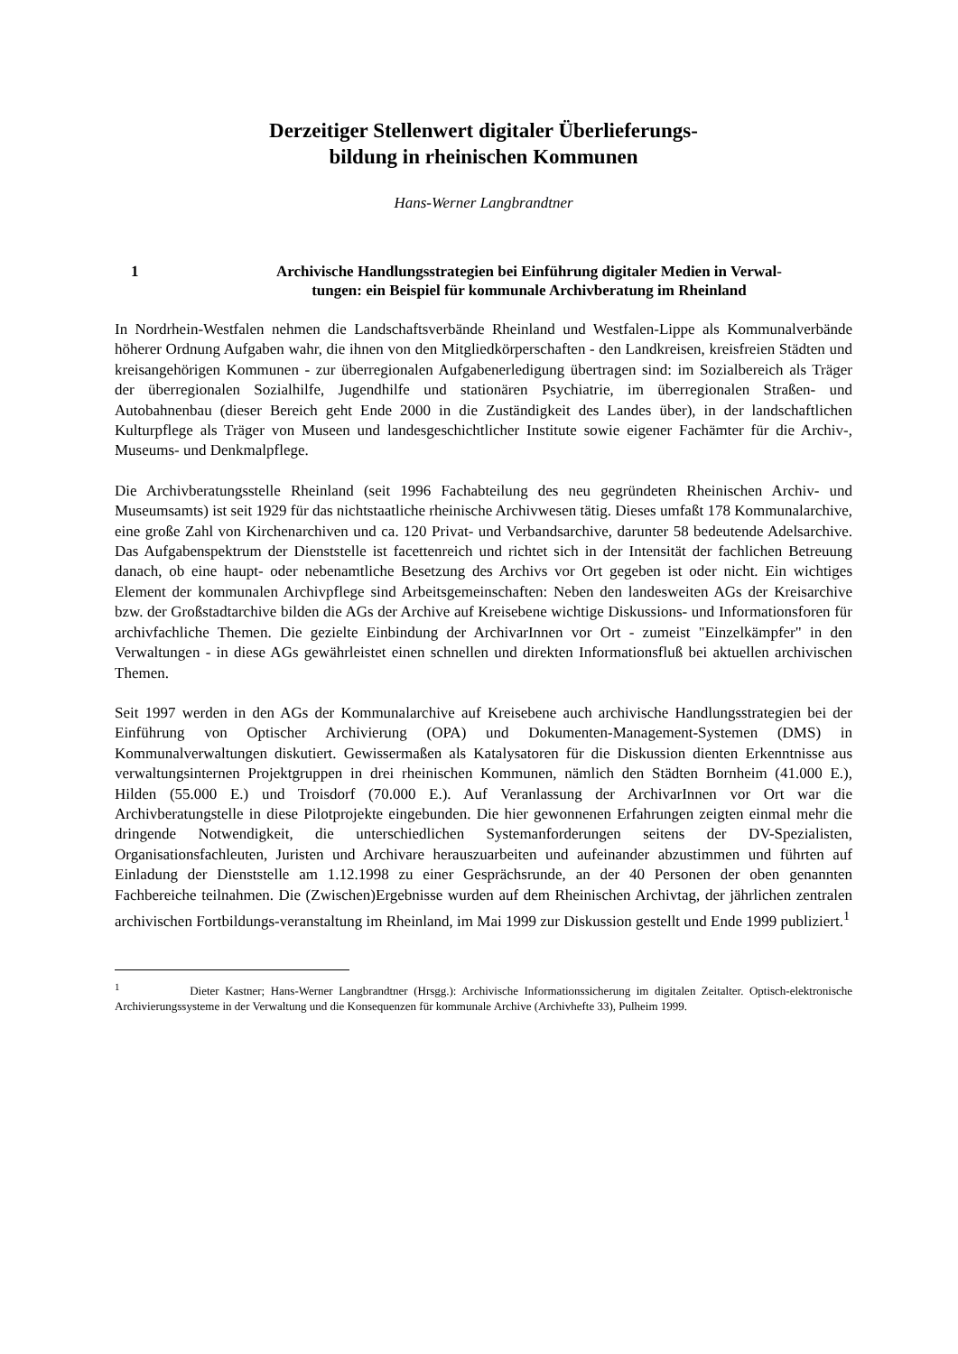Derzeitiger Stellenwert digitaler Überlieferungs-
bildung in rheinischen Kommunen
Hans-Werner Langbrandtner
1 Archivische Handlungsstrategien bei Einführung digitaler Medien in Verwal-
tungen: ein Beispiel für kommunale Archivberatung im Rheinland
In Nordrhein-Westfalen nehmen die Landschaftsverbände Rheinland und Westfalen-Lippe als Kommunalverbände höherer Ordnung Aufgaben wahr, die ihnen von den Mitgliedkörperschaften - den Landkreisen, kreisfreien Städten und kreisangehörigen Kommunen - zur überregionalen Aufgabenerledigung übertragen sind: im Sozialbereich als Träger der überregionalen Sozialhilfe, Jugendhilfe und stationären Psychiatrie, im überregionalen Straßen- und Autobahnenbau (dieser Bereich geht Ende 2000 in die Zuständigkeit des Landes über), in der landschaftlichen Kulturpflege als Träger von Museen und landesgeschichtlicher Institute sowie eigener Fachämter für die Archiv-, Museums- und Denkmalpflege.
Die Archivberatungsstelle Rheinland (seit 1996 Fachabteilung des neu gegründeten Rheinischen Archiv- und Museumsamts) ist seit 1929 für das nichtstaatliche rheinische Archivwesen tätig. Dieses umfaßt 178 Kommunalarchive, eine große Zahl von Kirchenarchiven und ca. 120 Privat- und Verbandsarchive, darunter 58 bedeutende Adelsarchive. Das Aufgabenspektrum der Dienststelle ist facettenreich und richtet sich in der Intensität der fachlichen Betreuung danach, ob eine haupt- oder nebenamtliche Besetzung des Archivs vor Ort gegeben ist oder nicht. Ein wichtiges Element der kommunalen Archivpflege sind Arbeitsgemeinschaften: Neben den landesweiten AGs der Kreisarchive bzw. der Großstadtarchive bilden die AGs der Archive auf Kreisebene wichtige Diskussions- und Informationsforen für archivfachliche Themen. Die gezielte Einbindung der ArchivarInnen vor Ort - zumeist "Einzelkämpfer" in den Verwaltungen - in diese AGs gewährleistet einen schnellen und direkten Informationsfluß bei aktuellen archivischen Themen.
Seit 1997 werden in den AGs der Kommunalarchive auf Kreisebene auch archivische Handlungsstrategien bei der Einführung von Optischer Archivierung (OPA) und Dokumenten-Management-Systemen (DMS) in Kommunalverwaltungen diskutiert. Gewissermaßen als Katalysatoren für die Diskussion dienten Erkenntnisse aus verwaltungsinternen Projektgruppen in drei rheinischen Kommunen, nämlich den Städten Bornheim (41.000 E.), Hilden (55.000 E.) und Troisdorf (70.000 E.). Auf Veranlassung der ArchivarInnen vor Ort war die Archivberatungstelle in diese Pilotprojekte eingebunden. Die hier gewonnenen Erfahrungen zeigten einmal mehr die dringende Notwendigkeit, die unterschiedlichen Systemanforderungen seitens der DV-Spezialisten, Organisationsfachleuten, Juristen und Archivare herauszuarbeiten und aufeinander abzustimmen und führten auf Einladung der Dienststelle am 1.12.1998 zu einer Gesprächsrunde, an der 40 Personen der oben genannten Fachbereiche teilnahmen. Die (Zwischen)Ergebnisse wurden auf dem Rheinischen Archivtag, der jährlichen zentralen archivischen Fortbildungs-veranstaltung im Rheinland, im Mai 1999 zur Diskussion gestellt und Ende 1999 publiziert.<sup>1</sup>
<sup>1</sup> Dieter Kastner; Hans-Werner Langbrandtner (Hrsgg.): Archivische Informationssicherung im digitalen Zeitalter. Optisch-elektronische Archivierungssysteme in der Verwaltung und die Konsequenzen für kommunale Archive (Archivhefte 33), Pulheim 1999.